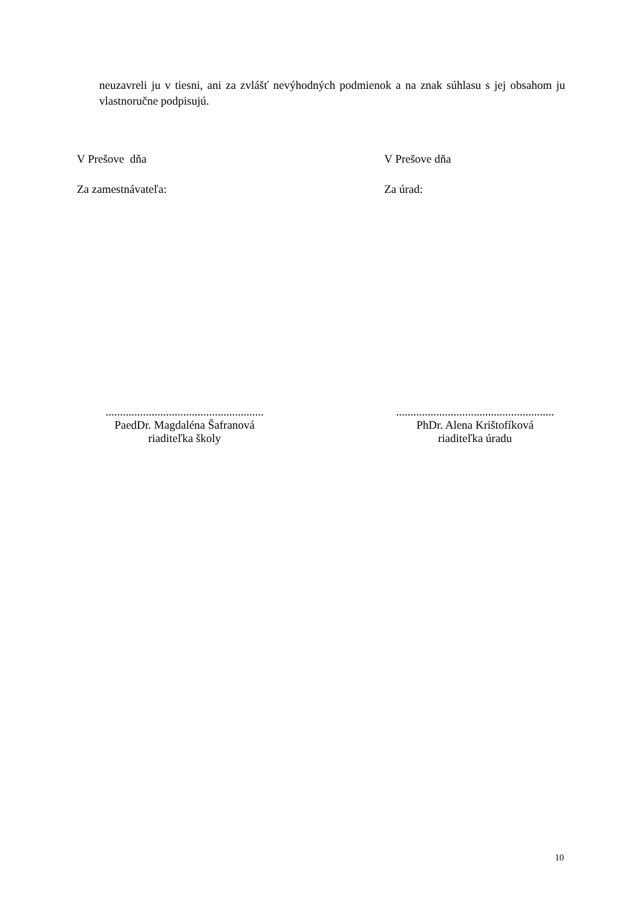neuzavreli ju v tiesni, ani za zvlášť nevýhodných podmienok a na znak súhlasu s jej obsahom ju vlastnoručne podpisujú.
V Prešove dňa V Prešove dňa
Za zamestnávateľa: Za úrad:
.......................................................
PaedDr. Magdaléna Šafranová
riaditeľka školy
.......................................................
PhDr. Alena Krištofíková
riaditeľka úradu
10